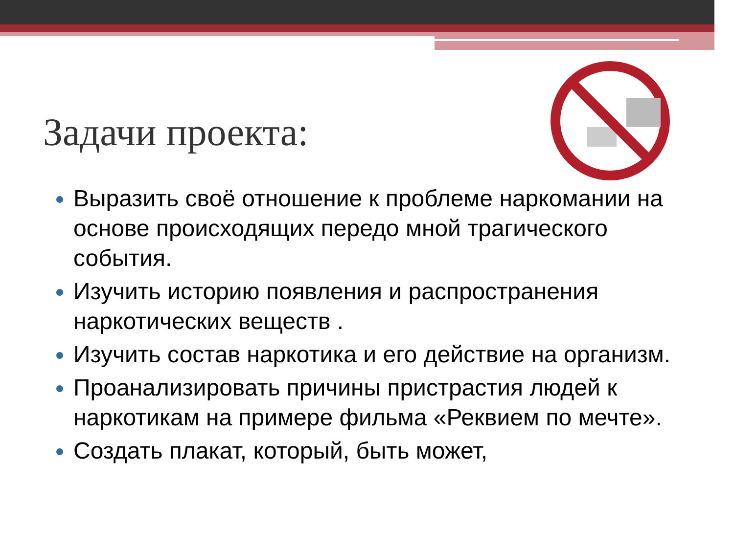Задачи проекта:
Выразить своё отношение к проблеме наркомании на основе происходящих передо мной трагического события.
Изучить историю появления и распространения наркотических веществ .
Изучить состав наркотика и его действие на организм.
Проанализировать причины пристрастия людей к наркотикам на примере фильма «Реквием по мечте».
Создать плакат, который, быть может,